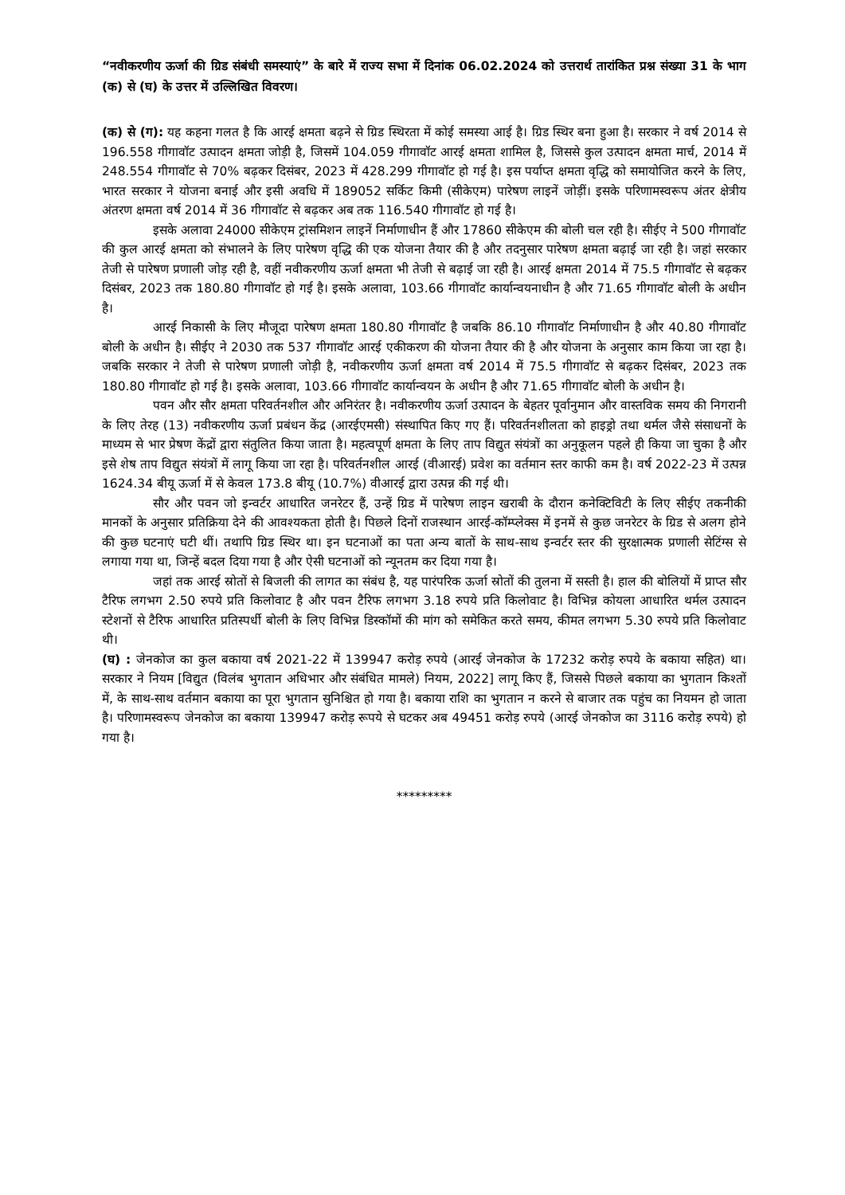“नवीकरणीय ऊर्जा की ग्रिड संबंधी समस्याएं” के बारे में राज्य सभा में दिनांक 06.02.2024 को उत्तरार्थ तारांकित प्रश्न संख्या 31 के भाग (क) से (घ) के उत्तर में उल्लिखित विवरण।
(क) से (ग): यह कहना गलत है कि आरई क्षमता बढ़ने से ग्रिड स्थिरता में कोई समस्या आई है। ग्रिड स्थिर बना हुआ है। सरकार ने वर्ष 2014 से 196.558 गीगावॉट उत्पादन क्षमता जोड़ी है, जिसमें 104.059 गीगावॉट आरई क्षमता शामिल है, जिससे कुल उत्पादन क्षमता मार्च, 2014 में 248.554 गीगावॉट से 70% बढ़कर दिसंबर, 2023 में 428.299 गीगावॉट हो गई है। इस पर्याप्त क्षमता वृद्धि को समायोजित करने के लिए, भारत सरकार ने योजना बनाई और इसी अवधि में 189052 सर्किट किमी (सीकेएम) पारेषण लाइनें जोड़ीं। इसके परिणामस्वरूप अंतर क्षेत्रीय अंतरण क्षमता वर्ष 2014 में 36 गीगावॉट से बढ़कर अब तक 116.540 गीगावॉट हो गई है।
इसके अलावा 24000 सीकेएम ट्रांसमिशन लाइनें निर्माणाधीन हैं और 17860 सीकेएम की बोली चल रही है। सीईए ने 500 गीगावॉट की कुल आरई क्षमता को संभालने के लिए पारेषण वृद्धि की एक योजना तैयार की है और तदनुसार पारेषण क्षमता बढ़ाई जा रही है। जहां सरकार तेजी से पारेषण प्रणाली जोड़ रही है, वहीं नवीकरणीय ऊर्जा क्षमता भी तेजी से बढ़ाई जा रही है। आरई क्षमता 2014 में 75.5 गीगावॉट से बढ़कर दिसंबर, 2023 तक 180.80 गीगावॉट हो गई है। इसके अलावा, 103.66 गीगावॉट कार्यान्वयनाधीन है और 71.65 गीगावॉट बोली के अधीन है।
आरई निकासी के लिए मौजूदा पारेषण क्षमता 180.80 गीगावॉट है जबकि 86.10 गीगावॉट निर्माणाधीन है और 40.80 गीगावॉट बोली के अधीन है। सीईए ने 2030 तक 537 गीगावॉट आरई एकीकरण की योजना तैयार की है और योजना के अनुसार काम किया जा रहा है। जबकि सरकार ने तेजी से पारेषण प्रणाली जोड़ी है, नवीकरणीय ऊर्जा क्षमता वर्ष 2014 में 75.5 गीगावॉट से बढ़कर दिसंबर, 2023 तक 180.80 गीगावॉट हो गई है। इसके अलावा, 103.66 गीगावॉट कार्यान्वयन के अधीन है और 71.65 गीगावॉट बोली के अधीन है।
पवन और सौर क्षमता परिवर्तनशील और अनिरंतर है। नवीकरणीय ऊर्जा उत्पादन के बेहतर पूर्वानुमान और वास्तविक समय की निगरानी के लिए तेरह (13) नवीकरणीय ऊर्जा प्रबंधन केंद्र (आरईएमसी) संस्थापित किए गए हैं। परिवर्तनशीलता को हाइड्रो तथा थर्मल जैसे संसाधनों के माध्यम से भार प्रेषण केंद्रों द्वारा संतुलित किया जाता है। महत्वपूर्ण क्षमता के लिए ताप विद्युत संयंत्रों का अनुकूलन पहले ही किया जा चुका है और इसे शेष ताप विद्युत संयंत्रों में लागू किया जा रहा है। परिवर्तनशील आरई (वीआरई) प्रवेश का वर्तमान स्तर काफी कम है। वर्ष 2022-23 में उत्पन्न 1624.34 बीयू ऊर्जा में से केवल 173.8 बीयू (10.7%) वीआरई द्वारा उत्पन्न की गई थी।
सौर और पवन जो इन्वर्टर आधारित जनरेटर हैं, उन्हें ग्रिड में पारेषण लाइन खराबी के दौरान कनेक्टिविटी के लिए सीईए तकनीकी मानकों के अनुसार प्रतिक्रिया देने की आवश्यकता होती है। पिछले दिनों राजस्थान आरई-कॉम्प्लेक्स में इनमें से कुछ जनरेटर के ग्रिड से अलग होने की कुछ घटनाएं घटी थीं। तथापि ग्रिड स्थिर था। इन घटनाओं का पता अन्य बातों के साथ-साथ इन्वर्टर स्तर की सुरक्षात्मक प्रणाली सेटिंग्स से लगाया गया था, जिन्हें बदल दिया गया है और ऐसी घटनाओं को न्यूनतम कर दिया गया है।
जहां तक आरई स्रोतों से बिजली की लागत का संबंध है, यह पारंपरिक ऊर्जा स्रोतों की तुलना में सस्ती है। हाल की बोलियों में प्राप्त सौर टैरिफ लगभग 2.50 रुपये प्रति किलोवाट है और पवन टैरिफ लगभग 3.18 रुपये प्रति किलोवाट है। विभिन्न कोयला आधारित थर्मल उत्पादन स्टेशनों से टैरिफ आधारित प्रतिस्पर्धी बोली के लिए विभिन्न डिस्कॉमों की मांग को समेकित करते समय, कीमत लगभग 5.30 रुपये प्रति किलोवाट थी।
(घ) : जेनकोज का कुल बकाया वर्ष 2021-22 में 139947 करोड़ रुपये (आरई जेनकोज के 17232 करोड़ रुपये के बकाया सहित) था। सरकार ने नियम [विद्युत (विलंब भुगतान अधिभार और संबंधित मामले) नियम, 2022] लागू किए हैं, जिससे पिछले बकाया का भुगतान किश्तों में, के साथ-साथ वर्तमान बकाया का पूरा भुगतान सुनिश्चित हो गया है। बकाया राशि का भुगतान न करने से बाजार तक पहुंच का नियमन हो जाता है। परिणामस्वरूप जेनकोज का बकाया 139947 करोड़ रूपये से घटकर अब 49451 करोड़ रुपये (आरई जेनकोज का 3116 करोड़ रुपये) हो गया है।
*********